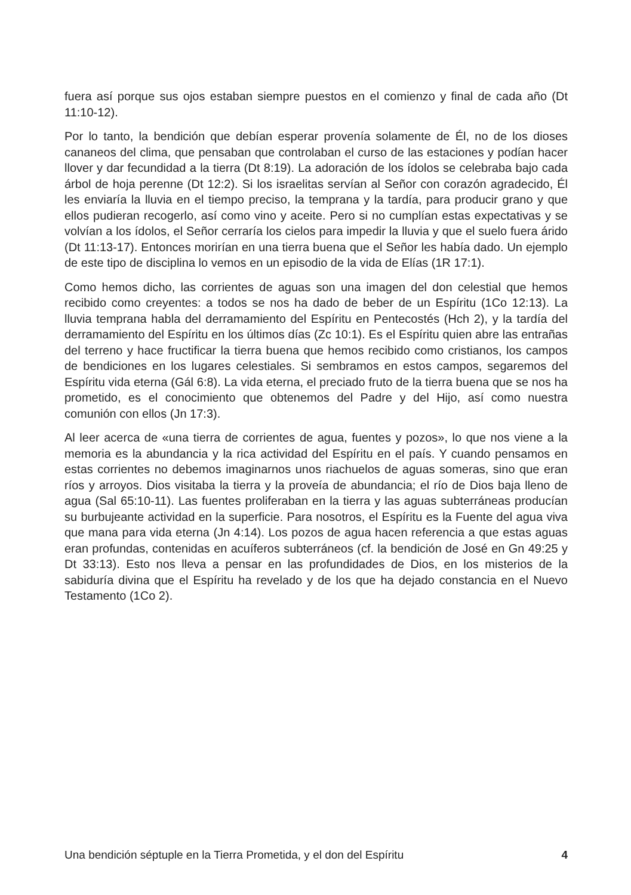fuera así porque sus ojos estaban siempre puestos en el comienzo y final de cada año (Dt 11:10-12).
Por lo tanto, la bendición que debían esperar provenía solamente de Él, no de los dioses cananeos del clima, que pensaban que controlaban el curso de las estaciones y podían hacer llover y dar fecundidad a la tierra (Dt 8:19). La adoración de los ídolos se celebraba bajo cada árbol de hoja perenne (Dt 12:2). Si los israelitas servían al Señor con corazón agradecido, Él les enviaría la lluvia en el tiempo preciso, la temprana y la tardía, para producir grano y que ellos pudieran recogerlo, así como vino y aceite. Pero si no cumplían estas expectativas y se volvían a los ídolos, el Señor cerraría los cielos para impedir la lluvia y que el suelo fuera árido (Dt 11:13-17). Entonces morirían en una tierra buena que el Señor les había dado. Un ejemplo de este tipo de disciplina lo vemos en un episodio de la vida de Elías (1R 17:1).
Como hemos dicho, las corrientes de aguas son una imagen del don celestial que hemos recibido como creyentes: a todos se nos ha dado de beber de un Espíritu (1Co 12:13). La lluvia temprana habla del derramamiento del Espíritu en Pentecostés (Hch 2), y la tardía del derramamiento del Espíritu en los últimos días (Zc 10:1). Es el Espíritu quien abre las entrañas del terreno y hace fructificar la tierra buena que hemos recibido como cristianos, los campos de bendiciones en los lugares celestiales. Si sembramos en estos campos, segaremos del Espíritu vida eterna (Gál 6:8). La vida eterna, el preciado fruto de la tierra buena que se nos ha prometido, es el conocimiento que obtenemos del Padre y del Hijo, así como nuestra comunión con ellos (Jn 17:3).
Al leer acerca de «una tierra de corrientes de agua, fuentes y pozos», lo que nos viene a la memoria es la abundancia y la rica actividad del Espíritu en el país. Y cuando pensamos en estas corrientes no debemos imaginarnos unos riachuelos de aguas someras, sino que eran ríos y arroyos. Dios visitaba la tierra y la proveía de abundancia; el río de Dios baja lleno de agua (Sal 65:10-11). Las fuentes proliferaban en la tierra y las aguas subterráneas producían su burbujeante actividad en la superficie. Para nosotros, el Espíritu es la Fuente del agua viva que mana para vida eterna (Jn 4:14). Los pozos de agua hacen referencia a que estas aguas eran profundas, contenidas en acuíferos subterráneos (cf. la bendición de José en Gn 49:25 y Dt 33:13). Esto nos lleva a pensar en las profundidades de Dios, en los misterios de la sabiduría divina que el Espíritu ha revelado y de los que ha dejado constancia en el Nuevo Testamento (1Co 2).
Una bendición séptuple en la Tierra Prometida, y el don del Espíritu 4